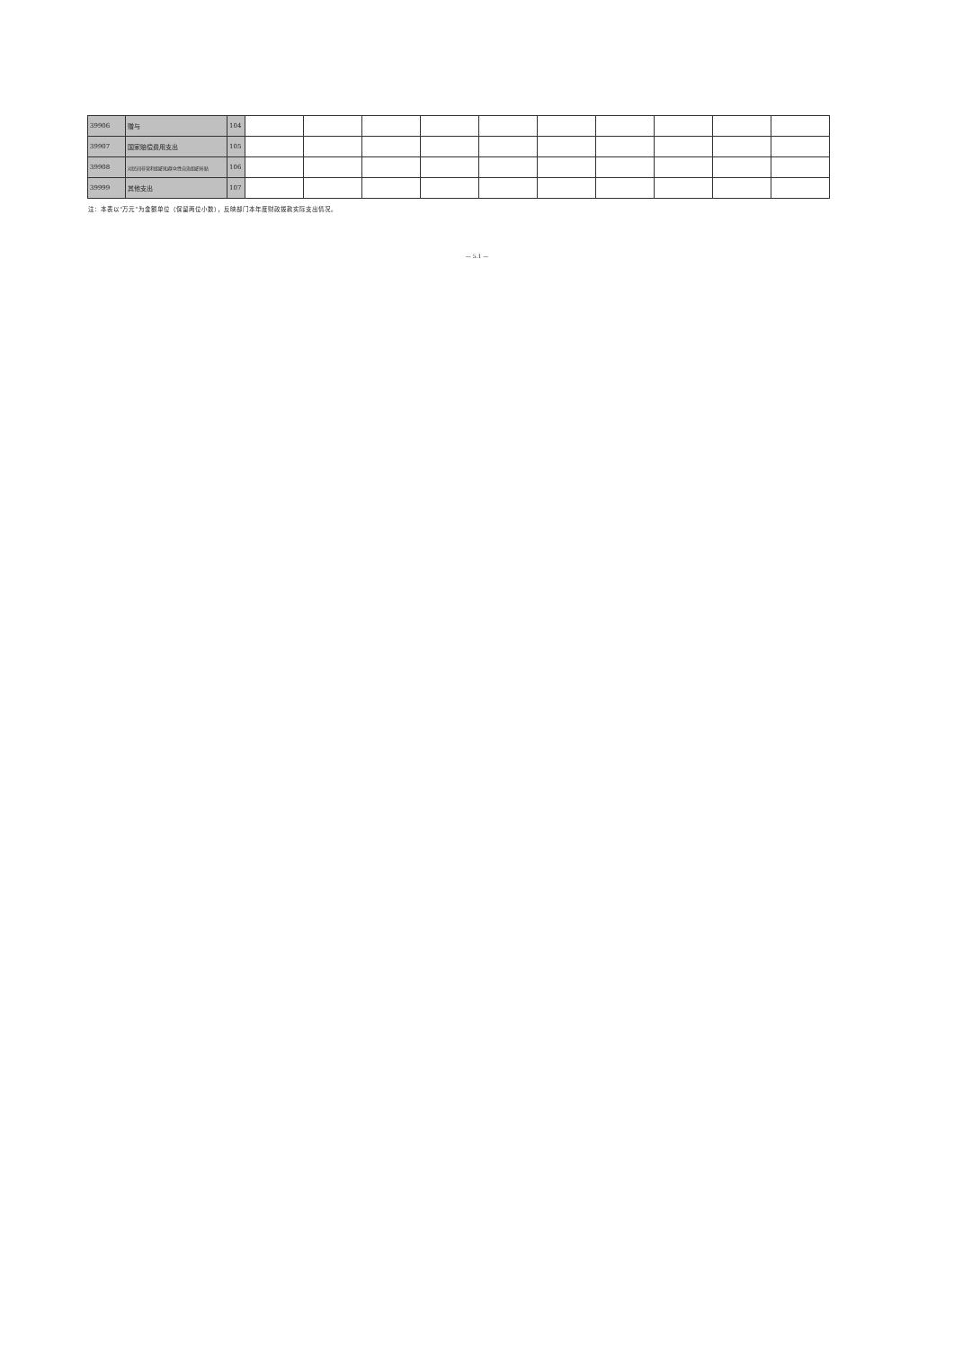| 39906 | 赠与 | 104 | | | | | | | | | | |
| 39907 | 国家赔偿费用支出 | 105 | | | | | | | | | | |
| 39908 | 对民间非营利组织和群众性自治组织补贴 | 106 | | | | | | | | | | |
| 39999 | 其他支出 | 107 | | | | | | | | | | |
注：本表以“万元”为金额单位（保留两位小数），反映部门本年度财政拨款实际支出情况。
— 5.1 —